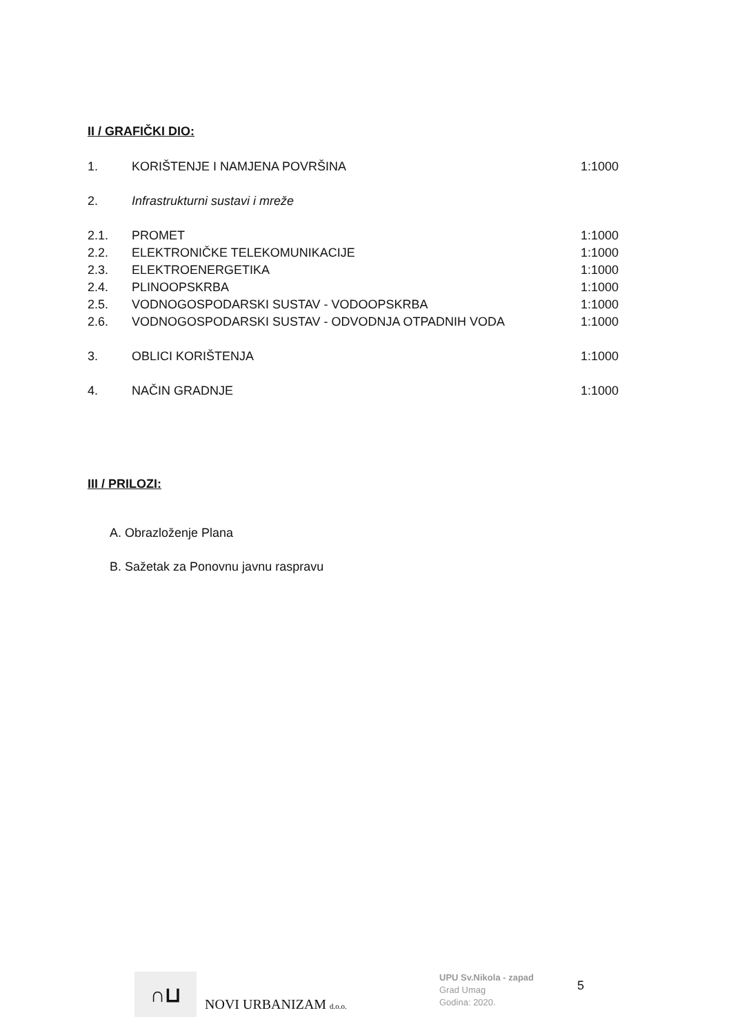II / GRAFIČKI DIO:
| 1. | KORIŠTENJE I NAMJENA POVRŠINA | 1:1000 |
| 2. | Infrastrukturni sustavi i mreže | |
| 2.1. | PROMET | 1:1000 |
| 2.2. | ELEKTRONIČKE TELEKOMUNIKACIJE | 1:1000 |
| 2.3. | ELEKTROENERGETIKA | 1:1000 |
| 2.4. | PLINOOPSKRBA | 1:1000 |
| 2.5. | VODNOGOSPODARSKI SUSTAV - VODOOPSKRBA | 1:1000 |
| 2.6. | VODNOGOSPODARSKI SUSTAV - ODVODNJA OTPADNIH VODA | 1:1000 |
| 3. | OBLICI KORIŠTENJA | 1:1000 |
| 4. | NAČIN GRADNJE | 1:1000 |
III / PRILOZI:
A. Obrazloženje Plana
B. Sažetak za Ponovnu javnu raspravu
∩⊔
NOVI URBANIZAM d.o.o.
UPU Sv.Nikola - zapad
Grad Umag
Godina: 2020.
5